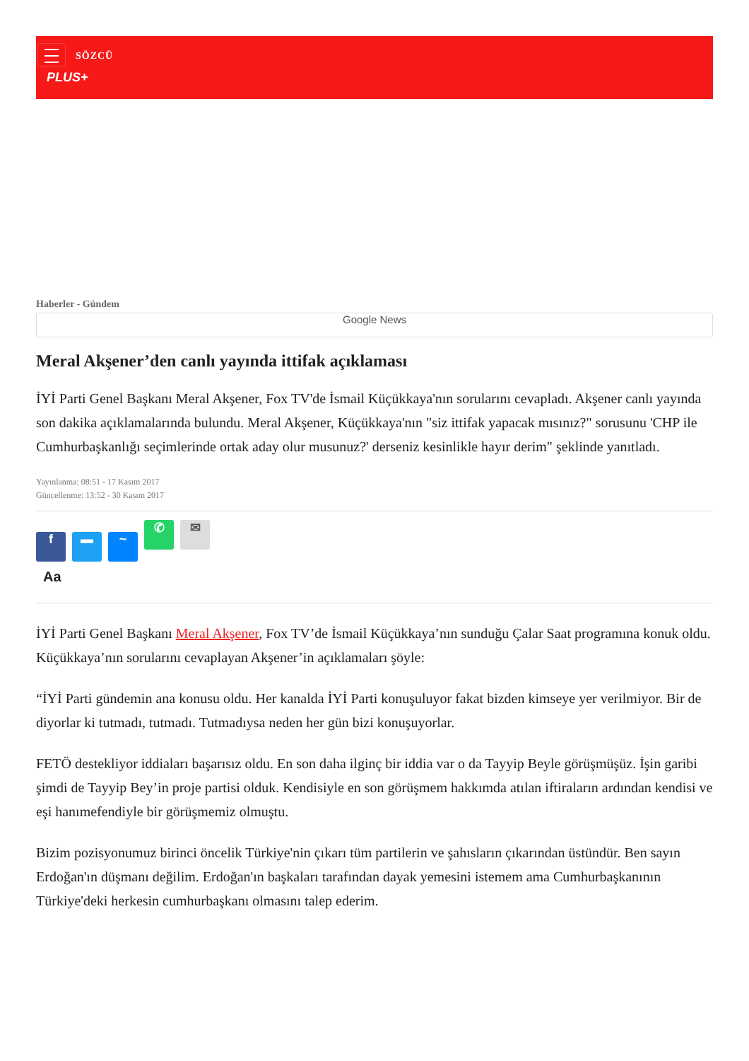SÖZCÜ
PLUS+
Haberler - Gündem
Google News
Meral Akşener’den canlı yayında ittifak açıklaması
İYİ Parti Genel Başkanı Meral Akşener, Fox TV'de İsmail Küçükkaya'nın sorularını cevapladı. Akşener canlı yayında son dakika açıklamalarında bulundu. Meral Akşener, Küçükkaya'nın "siz ittifak yapacak mısınız?" sorusunu 'CHP ile Cumhurbaşkanlığı seçimlerinde ortak aday olur musunuz?' derseniz kesinlikle hayır derim" şeklinde yanıtladı.
Yayınlanma: 08:51 - 17 Kasım 2017
Güncellenme: 13:52 - 30 Kasım 2017
f ▬ ~ ✆ ✉
Aa
İYİ Parti Genel Başkanı Meral Akşener, Fox TV’de İsmail Küçükkaya’nın sunduğu Çalar Saat programına konuk oldu. Küçükkaya’nın sorularını cevaplayan Akşener’in açıklamaları şöyle:
“İYİ Parti gündemin ana konusu oldu. Her kanalda İYİ Parti konuşuluyor fakat bizden kimseye yer verilmiyor. Bir de diyorlar ki tutmadı, tutmadı. Tutmadıysa neden her gün bizi konuşuyorlar.
FETÖ destekliyor iddiaları başarısız oldu. En son daha ilginç bir iddia var o da Tayyip Beyle görüşmüşüz. İşin garibi şimdi de Tayyip Bey’in proje partisi olduk. Kendisiyle en son görüşmem hakkımda atılan iftiraların ardından kendisi ve eşi hanımefendiyle bir görüşmemiz olmuştu.
Bizim pozisyonumuz birinci öncelik Türkiye'nin çıkarı tüm partilerin ve şahısların çıkarından üstündür. Ben sayın Erdoğan'ın düşmanı değilim. Erdoğan'ın başkaları tarafından dayak yemesini istemem ama Cumhurbaşkanının Türkiye'deki herkesin cumhurbaşkanı olmasını talep ederim.